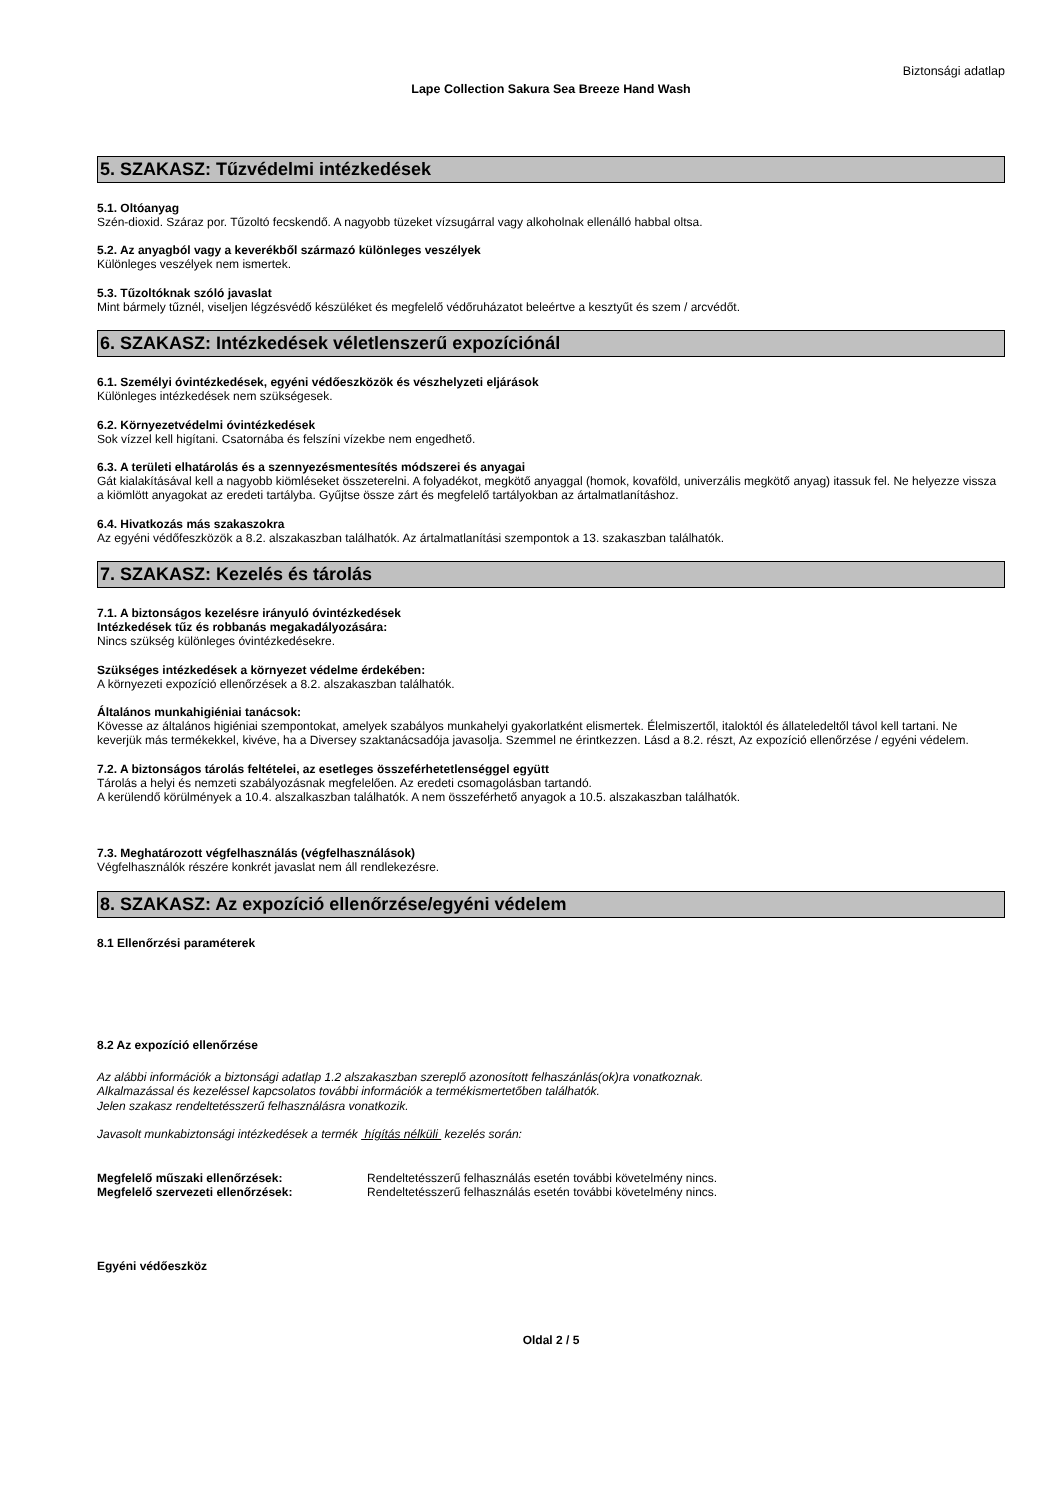Biztonsági adatlap
Lape Collection Sakura Sea Breeze Hand Wash
5. SZAKASZ: Tűzvédelmi intézkedések
5.1. Oltóanyag
Szén-dioxid. Száraz por. Tűzoltó fecskendő. A nagyobb tüzeket vízsugárral vagy alkoholnak ellenálló habbal oltsa.
5.2. Az anyagból vagy a keverékből származó különleges veszélyek
Különleges veszélyek nem ismertek.
5.3. Tűzoltóknak szóló javaslat
Mint bármely tűznél, viseljen légzésvédő készüléket és megfelelő védőruházatot beleértve a kesztyűt és szem / arcvédőt.
6. SZAKASZ: Intézkedések véletlenszerű expozíciónál
6.1. Személyi óvintézkedések, egyéni védőeszközök és vészhelyzeti eljárások
Különleges intézkedések nem szükségesek.
6.2. Környezetvédelmi óvintézkedések
Sok vízzel kell higítani. Csatornába és felszíni vízekbe nem engedhető.
6.3. A területi elhatárolás és a szennyezésmentesítés módszerei és anyagai
Gát kialakításával kell a nagyobb kiömléseket összeterelni. A folyadékot, megkötő anyaggal (homok, kovaföld, univerzális megkötő anyag) itassuk fel. Ne helyezze vissza a kiömlött anyagokat az eredeti tartályba. Gyűjtse össze zárt és megfelelő tartályokban az ártalmatlanításhoz.
6.4. Hivatkozás más szakaszokra
Az egyéni védőfeszközök a 8.2. alszakaszban találhatók. Az ártalmatlanítási szempontok a 13. szakaszban találhatók.
7. SZAKASZ: Kezelés és tárolás
7.1. A biztonságos kezelésre irányuló óvintézkedések
Intézkedések tűz és robbanás megakadályozására:
Nincs szükség különleges óvintézkedésekre.
Szükséges intézkedések a környezet védelme érdekében:
A környezeti expozíció ellenőrzések a 8.2. alszakaszban találhatók.
Általános munkahigiéniai tanácsok:
Kövesse az általános higiéniai szempontokat, amelyek szabályos munkahelyi gyakorlatként elismertek. Élelmiszertől, italoktól és állateledeltől távol kell tartani. Ne keverjük más termékekkel, kivéve, ha a Diversey szaktanácsadója javasolja. Szemmel ne érintkezzen. Lásd a 8.2. részt, Az expozíció ellenőrzése / egyéni védelem.
7.2. A biztonságos tárolás feltételei, az esetleges összeférhetetlenséggel együtt
Tárolás a helyi és nemzeti szabályozásnak megfelelően. Az eredeti csomagolásban tartandó.
A kerülendő körülmények a 10.4. alszalkaszban találhatók. A nem összeférhető anyagok a 10.5. alszakaszban találhatók.
7.3. Meghatározott végfelhasználás (végfelhasználások)
Végfelhasználók részére konkrét javaslat nem áll rendlekezésre.
8. SZAKASZ: Az expozíció ellenőrzése/egyéni védelem
8.1 Ellenőrzési paraméterek
8.2 Az expozíció ellenőrzése
Az alábbi információk a biztonsági adatlap 1.2 alszakaszban szereplő azonosított felhaszánlás(ok)ra vonatkoznak.
Alkalmazással és kezeléssel kapcsolatos további információk a termékismertetőben találhatók.
Jelen szakasz rendeltetésszerű felhasználásra vonatkozik.
Javasolt munkabiztonsági intézkedések a termék hígítás nélküli kezelés során:
Megfelelő műszaki ellenőrzések: Rendeltetésszerű felhasználás esetén további követelmény nincs.
Megfelelő szervezeti ellenőrzések: Rendeltetésszerű felhasználás esetén további követelmény nincs.
Egyéni védőeszköz
Oldal 2 / 5